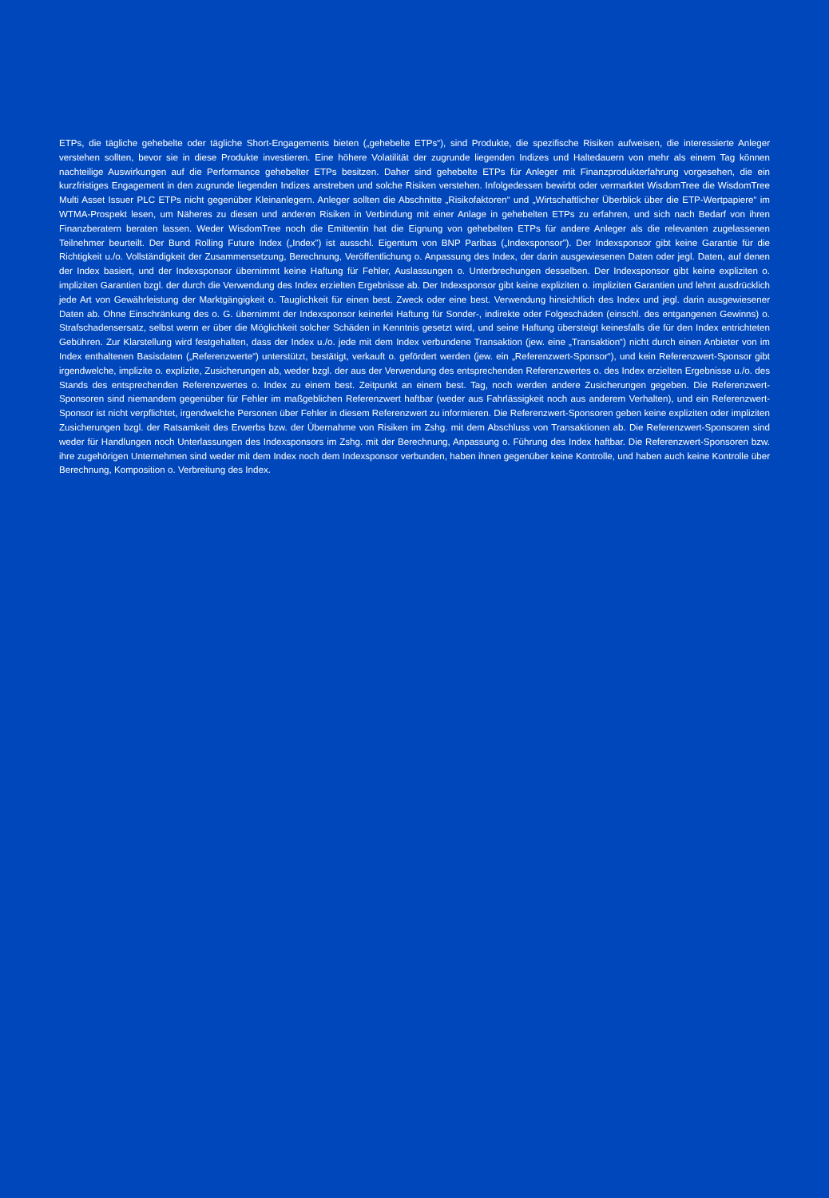ETPs, die tägliche gehebelte oder tägliche Short-Engagements bieten („gehebelte ETPs“), sind Produkte, die spezifische Risiken aufweisen, die interessierte Anleger verstehen sollten, bevor sie in diese Produkte investieren. Eine höhere Volatilität der zugrunde liegenden Indizes und Haltedauern von mehr als einem Tag können nachteilige Auswirkungen auf die Performance gehebelter ETPs besitzen. Daher sind gehebelte ETPs für Anleger mit Finanzprodukterfahrung vorgesehen, die ein kurzfristiges Engagement in den zugrunde liegenden Indizes anstreben und solche Risiken verstehen. Infolgedessen bewirbt oder vermarktet WisdomTree die WisdomTree Multi Asset Issuer PLC ETPs nicht gegenüber Kleinanlegern. Anleger sollten die Abschnitte „Risikofaktoren“ und „Wirtschaftlicher Überblick über die ETP-Wertpapiere“ im WTMA-Prospekt lesen, um Näheres zu diesen und anderen Risiken in Verbindung mit einer Anlage in gehebelten ETPs zu erfahren, und sich nach Bedarf von ihren Finanzberatern beraten lassen. Weder WisdomTree noch die Emittentin hat die Eignung von gehebelten ETPs für andere Anleger als die relevanten zugelassenen Teilnehmer beurteilt. Der Bund Rolling Future Index („Index”) ist ausschl. Eigentum von BNP Paribas („Indexsponsor”). Der Indexsponsor gibt keine Garantie für die Richtigkeit u./o. Vollständigkeit der Zusammensetzung, Berechnung, Veröffentlichung o. Anpassung des Index, der darin ausgewiesenen Daten oder jegl. Daten, auf denen der Index basiert, und der Indexsponsor übernimmt keine Haftung für Fehler, Auslassungen o. Unterbrechungen desselben. Der Indexsponsor gibt keine expliziten o. impliziten Garantien bzgl. der durch die Verwendung des Index erzielten Ergebnisse ab. Der Indexsponsor gibt keine expliziten o. impliziten Garantien und lehnt ausdrücklich jede Art von Gewährleistung der Marktgängigkeit o. Tauglichkeit für einen best. Zweck oder eine best. Verwendung hinsichtlich des Index und jegl. darin ausgewiesener Daten ab. Ohne Einschränkung des o. G. übernimmt der Indexsponsor keinerlei Haftung für Sonder-, indirekte oder Folgeschäden (einschl. des entgangenen Gewinns) o. Strafschadensersatz, selbst wenn er über die Möglichkeit solcher Schäden in Kenntnis gesetzt wird, und seine Haftung übersteigt keinesfalls die für den Index entrichteten Gebühren. Zur Klarstellung wird festgehalten, dass der Index u./o. jede mit dem Index verbundene Transaktion (jew. eine „Transaktion“) nicht durch einen Anbieter von im Index enthaltenen Basisdaten („Referenzwerte“) unterstützt, bestätigt, verkauft o. gefördert werden (jew. ein „Referenzwert-Sponsor“), und kein Referenzwert-Sponsor gibt irgendwelche, implizite o. explizite, Zusicherungen ab, weder bzgl. der aus der Verwendung des entsprechenden Referenzwertes o. des Index erzielten Ergebnisse u./o. des Stands des entsprechenden Referenzwertes o. Index zu einem best. Zeitpunkt an einem best. Tag, noch werden andere Zusicherungen gegeben. Die Referenzwert-Sponsoren sind niemandem gegenüber für Fehler im maßgeblichen Referenzwert haftbar (weder aus Fahrlässigkeit noch aus anderem Verhalten), und ein Referenzwert-Sponsor ist nicht verpflichtet, irgendwelche Personen über Fehler in diesem Referenzwert zu informieren. Die Referenzwert-Sponsoren geben keine expliziten oder impliziten Zusicherungen bzgl. der Ratsamkeit des Erwerbs bzw. der Übernahme von Risiken im Zshg. mit dem Abschluss von Transaktionen ab. Die Referenzwert-Sponsoren sind weder für Handlungen noch Unterlassungen des Indexsponsors im Zshg. mit der Berechnung, Anpassung o. Führung des Index haftbar. Die Referenzwert-Sponsoren bzw. ihre zugehörigen Unternehmen sind weder mit dem Index noch dem Indexsponsor verbunden, haben ihnen gegenüber keine Kontrolle, und haben auch keine Kontrolle über Berechnung, Komposition o. Verbreitung des Index.